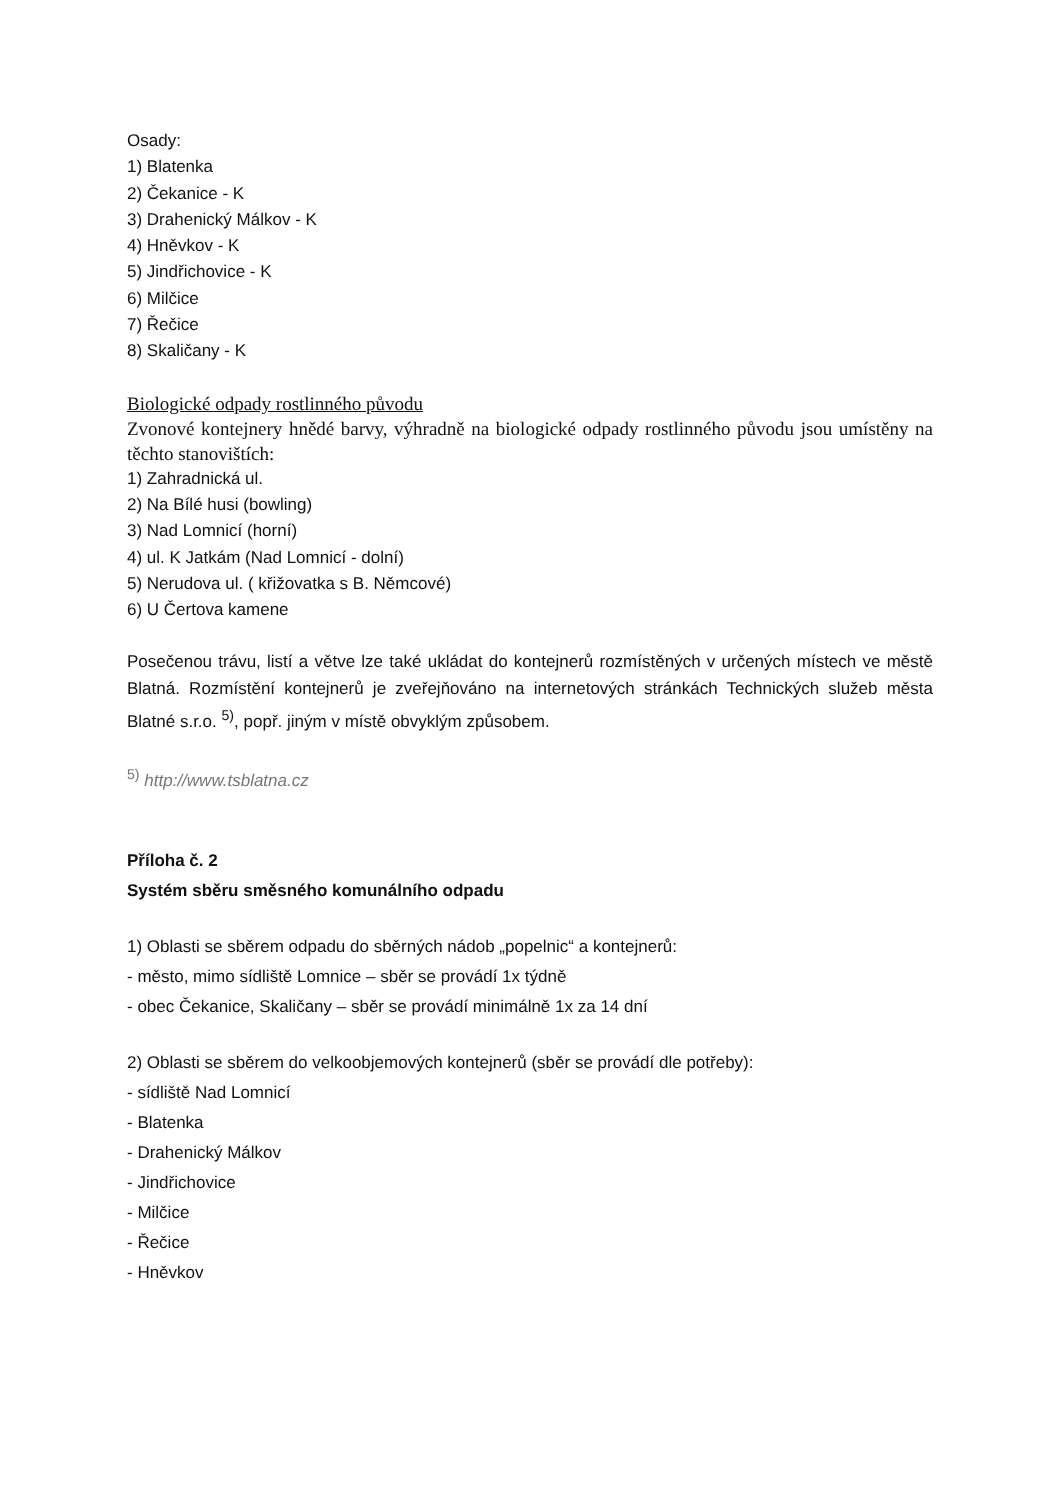Osady:
1) Blatenka
2) Čekanice - K
3) Drahenický Málkov - K
4) Hněvkov - K
5) Jindřichovice - K
6) Milčice
7) Řečice
8) Skaličany - K
Biologické odpady rostlinného původu
Zvonové kontejnery hnědé barvy, výhradně na biologické odpady rostlinného původu jsou umístěny na těchto stanovištích:
1) Zahradnická ul.
2) Na Bílé husi (bowling)
3) Nad Lomnicí (horní)
4) ul. K Jatkám (Nad Lomnicí - dolní)
5) Nerudova ul. ( křižovatka s B. Němcové)
6) U Čertova kamene
Posečenou trávu, listí a větve lze také ukládat do kontejnerů rozmístěných v určených místech ve městě Blatná. Rozmístění kontejnerů je zveřejňováno na internetových stránkách Technických služeb města Blatné s.r.o. <sup>5)</sup>, popř. jiným v místě obvyklým způsobem.
<sup>5)</sup> http://www.tsblatna.cz
Příloha č. 2
Systém sběru směsného komunálního odpadu
1) Oblasti se sběrem odpadu do sběrných nádob „popelnic“ a kontejnerů:
- město, mimo sídliště Lomnice – sběr se provádí 1x týdně
- obec Čekanice, Skaličany – sběr se provádí minimálně 1x za 14 dní
2) Oblasti se sběrem do velkoobjemových kontejnerů (sběr se provádí dle potřeby):
- sídliště Nad Lomnicí
- Blatenka
- Drahenický Málkov
- Jindřichovice
- Milčice
- Řečice
- Hněvkov